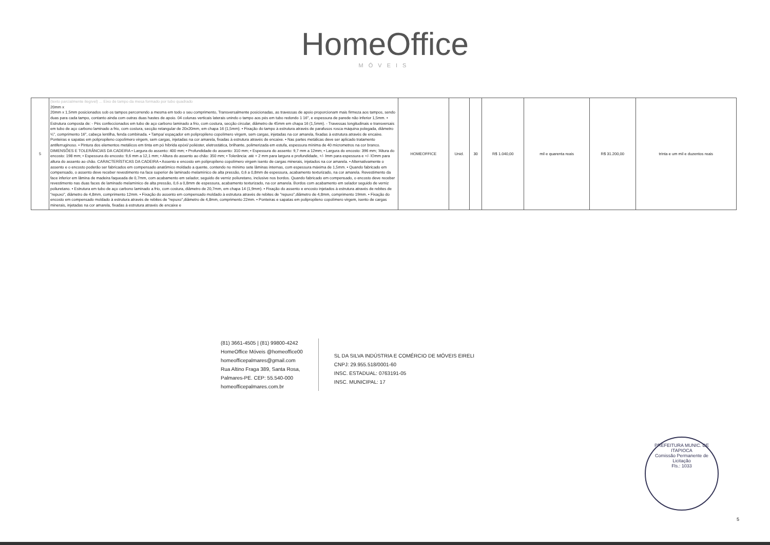HomeOffice
MÓVEIS
| 5 | (texto parcialmente ilegível) ... Eixo de tampo da mesa formado por tubo quadrado 20mm x 20mm x 1,5mm posicionados sob os tampos percorrendo a mesma em todo o seu comprimento, Transversalmente posicionadas, as travessas de apoio proporcionam mais firmeza aos tampos, sendo duas para cada tampo, contanto ainda com outras duas hastes de apoio. 04 colunas verticais laterais unindo o tampo aos pés em tubo redondo 1 16", e espessura de parede não inferior 1,5mm. • Estrutura composta de: - Pés confeccionados em tubo de aço carbono laminado a frio, com costura, secção circular, diâmetro de 45mm em chapa 16 (1,5mm). - Travessas longitudinais e transversais em tubo de aço carbono laminado a frio, com costura, secção retangular de 20x20mm, em chapa 16 (1,5mm). • Fixação do tampo à estrutura através de parafusos rosca máquina polegada, diâmetro ¼", comprimento 16", cabeça lentilha, fenda combinada. • Tampa/ espaçador em polipropileno copolímero virgem, sem cargas, injetadas na cor amarela, fixadas à estrutura através de encaixe. Ponteiras e sapatas em polipropileno copolímero virgem, sem cargas, injetadas na cor amarela, fixadas à estrutura através de encaixe. • Nas partes metálicas deve ser aplicado tratamento antiferruginoso. • Pintura dos elementos metálicos em tinta em pó híbrida epóxi/ poliéster, eletrostática, brilhante, polimerizada em estufa, espessura mínima de 40 micrometros na cor branco. DIMENSÕES E TOLERÂNCIAS DA CADEIRA • Largura do assento: 400 mm; • Profundidade do assento: 310 mm; • Espessura do assento: 9,7 mm a 12mm; • Largura do encosto: 396 mm; 'Altura do encosto: 198 mm; • Espessura do encosto: 9,6 mm a 12,1 mm; • Altura do assento ao chão: 350 mm; • Tolerância: até + 2 mm para largura e profundidade, +/- lmm para espessura e +/- lOmm para altura do assento ao chão. CARACTERÍSTICAS DA CADEIRA • Assento e encosto em polipropileno copolímero virgem isento de cargas minerais, injetados na cor amarela. • Alternativamente o assento e o encosto poderão ser fabricados em compensado anatômico moldado a quente, contendo no mínimo sete lâminas internas, com espessura máxima de 1,5mm. • Quando fabricado em compensado, o assento deve receber revestimento na face superior de laminado melamínico de alta pressão, 0,6 a 0,8mm de espessura, acabamento texturizado, na cor amarela. Revestimento da face inferior em lâmina de madeira faqueada de 0,7mm, com acabamento em selador, seguido de verniz poliuretano, inclusive nos bordos. Quando fabricado em compensado, o encosto deve receber revestimento nas duas faces de laminado melamínico de alta pressão, 0,6 a 0,8mm de espessura, acabamento texturizado, na cor amarela. Bordos com acabamento em selador seguido de verniz poliuretano. • Estrutura em tubo de aço carbono laminado a frio, com costura, diâmetro de 20,7mm, em chapa 14 (1,9mm). • Fixação do assento e encosto injetados à estrutura através de rebites de "repuxo", diâmetro de 4,8mm, comprimento 12mm. • Fixação do assento em compensado moldado à estrutura através de rebites de "repuxo",diâmetro de 4,8mm, comprimento 19mm. • Fixação do encosto em compensado moldado à estrutura através de rebites de "repuxo",diâmetro de 4,8mm, comprimento 22mm. • Ponteiras e sapatas em polipropileno copolímero virgem, isento de cargas minerais, injetadas na cor amarela, fixadas à estrutura através de encaixe e | HOMEOFFICE | Unid. | 30 | R$ 1.040,00 | mil e quarenta reais | R$ 31.200,00 | trinta e um mil e duzentos reais |
(81) 3661-4505 | (81) 99800-4242
HomeOffice Móveis @homeoffice00
homeofficepalmares@gmail.com
Rua Altino Fraga 389, Santa Rosa,
Palmares-PE. CEP: 55.540-000
homeofficepalmares.com.br
SL DA SILVA INDÚSTRIA E COMÉRCIO DE MÓVEIS EIRELI
CNPJ: 29.955.518/0001-60
INSC. ESTADUAL: 0763191-05
INSC. MUNICIPAL: 17
PREFEITURA MUNIC. DE ITAPIOCA
Comissão Permanente de Licitação
Fls.: 1033
5